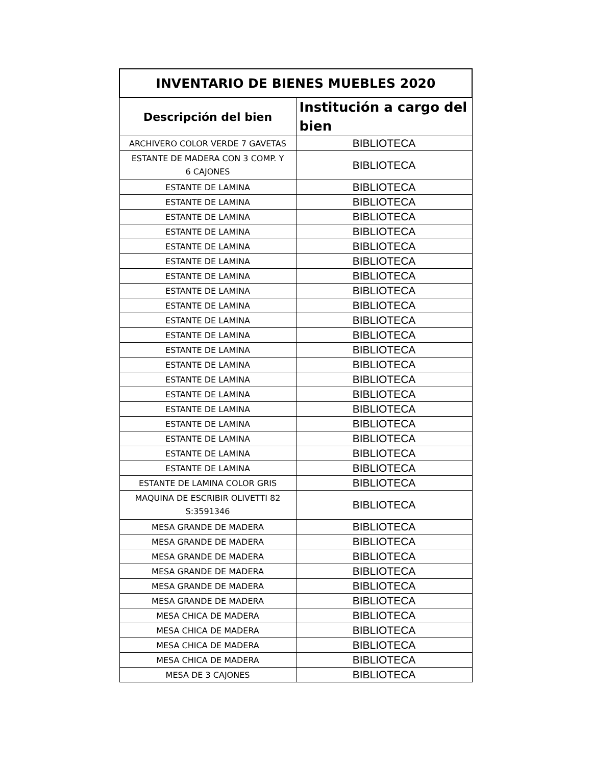| INVENTARIO DE BIENES MUEBLES 2020 | |
| --- | --- |
| Descripción del bien | Institución a cargo del bien |
| ARCHIVERO COLOR VERDE 7 GAVETAS | BIBLIOTECA |
| ESTANTE DE MADERA CON 3 COMP. Y 6 CAJONES | BIBLIOTECA |
| ESTANTE DE LAMINA | BIBLIOTECA |
| ESTANTE DE LAMINA | BIBLIOTECA |
| ESTANTE DE LAMINA | BIBLIOTECA |
| ESTANTE DE LAMINA | BIBLIOTECA |
| ESTANTE DE LAMINA | BIBLIOTECA |
| ESTANTE DE LAMINA | BIBLIOTECA |
| ESTANTE DE LAMINA | BIBLIOTECA |
| ESTANTE DE LAMINA | BIBLIOTECA |
| ESTANTE DE LAMINA | BIBLIOTECA |
| ESTANTE DE LAMINA | BIBLIOTECA |
| ESTANTE DE LAMINA | BIBLIOTECA |
| ESTANTE DE LAMINA | BIBLIOTECA |
| ESTANTE DE LAMINA | BIBLIOTECA |
| ESTANTE DE LAMINA | BIBLIOTECA |
| ESTANTE DE LAMINA | BIBLIOTECA |
| ESTANTE DE LAMINA | BIBLIOTECA |
| ESTANTE DE LAMINA | BIBLIOTECA |
| ESTANTE DE LAMINA | BIBLIOTECA |
| ESTANTE DE LAMINA | BIBLIOTECA |
| ESTANTE DE LAMINA | BIBLIOTECA |
| ESTANTE DE LAMINA COLOR GRIS | BIBLIOTECA |
| MAQUINA DE ESCRIBIR OLIVETTI 82 S:3591346 | BIBLIOTECA |
| MESA GRANDE DE MADERA | BIBLIOTECA |
| MESA GRANDE DE MADERA | BIBLIOTECA |
| MESA GRANDE DE MADERA | BIBLIOTECA |
| MESA GRANDE DE MADERA | BIBLIOTECA |
| MESA GRANDE DE MADERA | BIBLIOTECA |
| MESA GRANDE DE MADERA | BIBLIOTECA |
| MESA CHICA DE MADERA | BIBLIOTECA |
| MESA CHICA DE MADERA | BIBLIOTECA |
| MESA CHICA DE MADERA | BIBLIOTECA |
| MESA CHICA DE MADERA | BIBLIOTECA |
| MESA DE 3 CAJONES | BIBLIOTECA |